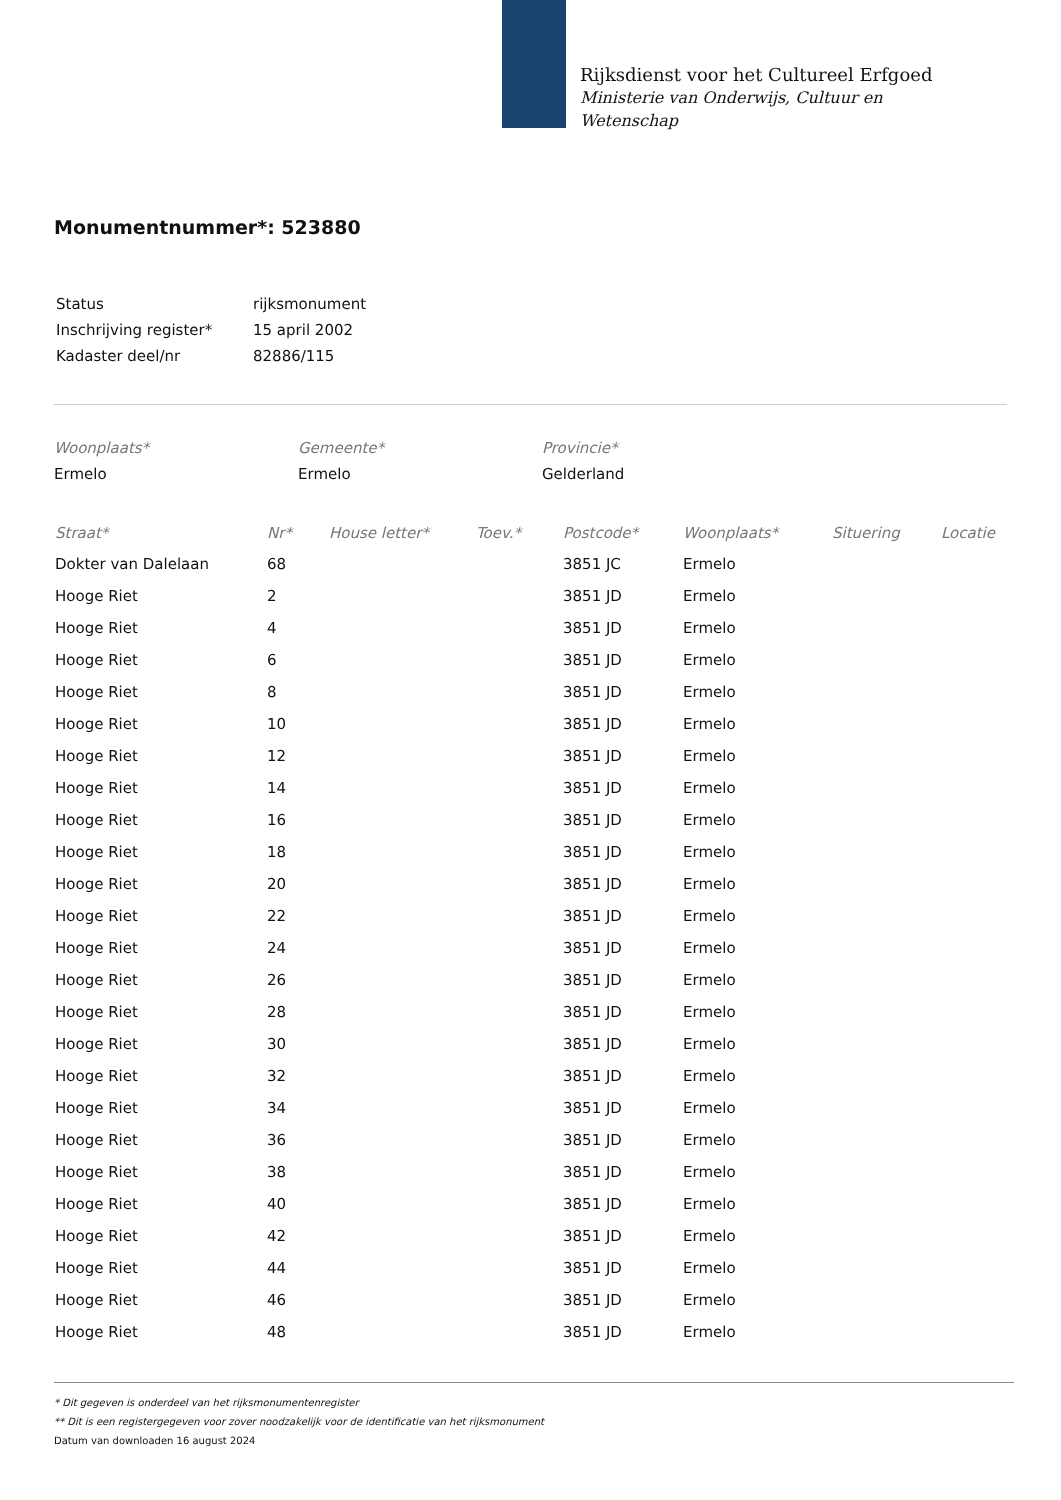Rijksdienst voor het Cultureel Erfgoed
Ministerie van Onderwijs, Cultuur en
Wetenschap
Monumentnummer*: 523880
| Status | rijksmonument |
| Inschrijving register* | 15 april 2002 |
| Kadaster deel/nr | 82886/115 |
Woonplaats*
Ermelo
Gemeente*
Ermelo
Provincie*
Gelderland
| Straat* | Nr* | House letter* | Toev.* | Postcode* | Woonplaats* | Situering | Locatie |
| --- | --- | --- | --- | --- | --- | --- | --- |
| Dokter van Dalelaan | 68 | | | 3851 JC | Ermelo | | |
| Hooge Riet | 2 | | | 3851 JD | Ermelo | | |
| Hooge Riet | 4 | | | 3851 JD | Ermelo | | |
| Hooge Riet | 6 | | | 3851 JD | Ermelo | | |
| Hooge Riet | 8 | | | 3851 JD | Ermelo | | |
| Hooge Riet | 10 | | | 3851 JD | Ermelo | | |
| Hooge Riet | 12 | | | 3851 JD | Ermelo | | |
| Hooge Riet | 14 | | | 3851 JD | Ermelo | | |
| Hooge Riet | 16 | | | 3851 JD | Ermelo | | |
| Hooge Riet | 18 | | | 3851 JD | Ermelo | | |
| Hooge Riet | 20 | | | 3851 JD | Ermelo | | |
| Hooge Riet | 22 | | | 3851 JD | Ermelo | | |
| Hooge Riet | 24 | | | 3851 JD | Ermelo | | |
| Hooge Riet | 26 | | | 3851 JD | Ermelo | | |
| Hooge Riet | 28 | | | 3851 JD | Ermelo | | |
| Hooge Riet | 30 | | | 3851 JD | Ermelo | | |
| Hooge Riet | 32 | | | 3851 JD | Ermelo | | |
| Hooge Riet | 34 | | | 3851 JD | Ermelo | | |
| Hooge Riet | 36 | | | 3851 JD | Ermelo | | |
| Hooge Riet | 38 | | | 3851 JD | Ermelo | | |
| Hooge Riet | 40 | | | 3851 JD | Ermelo | | |
| Hooge Riet | 42 | | | 3851 JD | Ermelo | | |
| Hooge Riet | 44 | | | 3851 JD | Ermelo | | |
| Hooge Riet | 46 | | | 3851 JD | Ermelo | | |
| Hooge Riet | 48 | | | 3851 JD | Ermelo | | |
* Dit gegeven is onderdeel van het rijksmonumentenregister
** Dit is een registergegeven voor zover noodzakelijk voor de identificatie van het rijksmonument
Datum van downloaden 16 august 2024